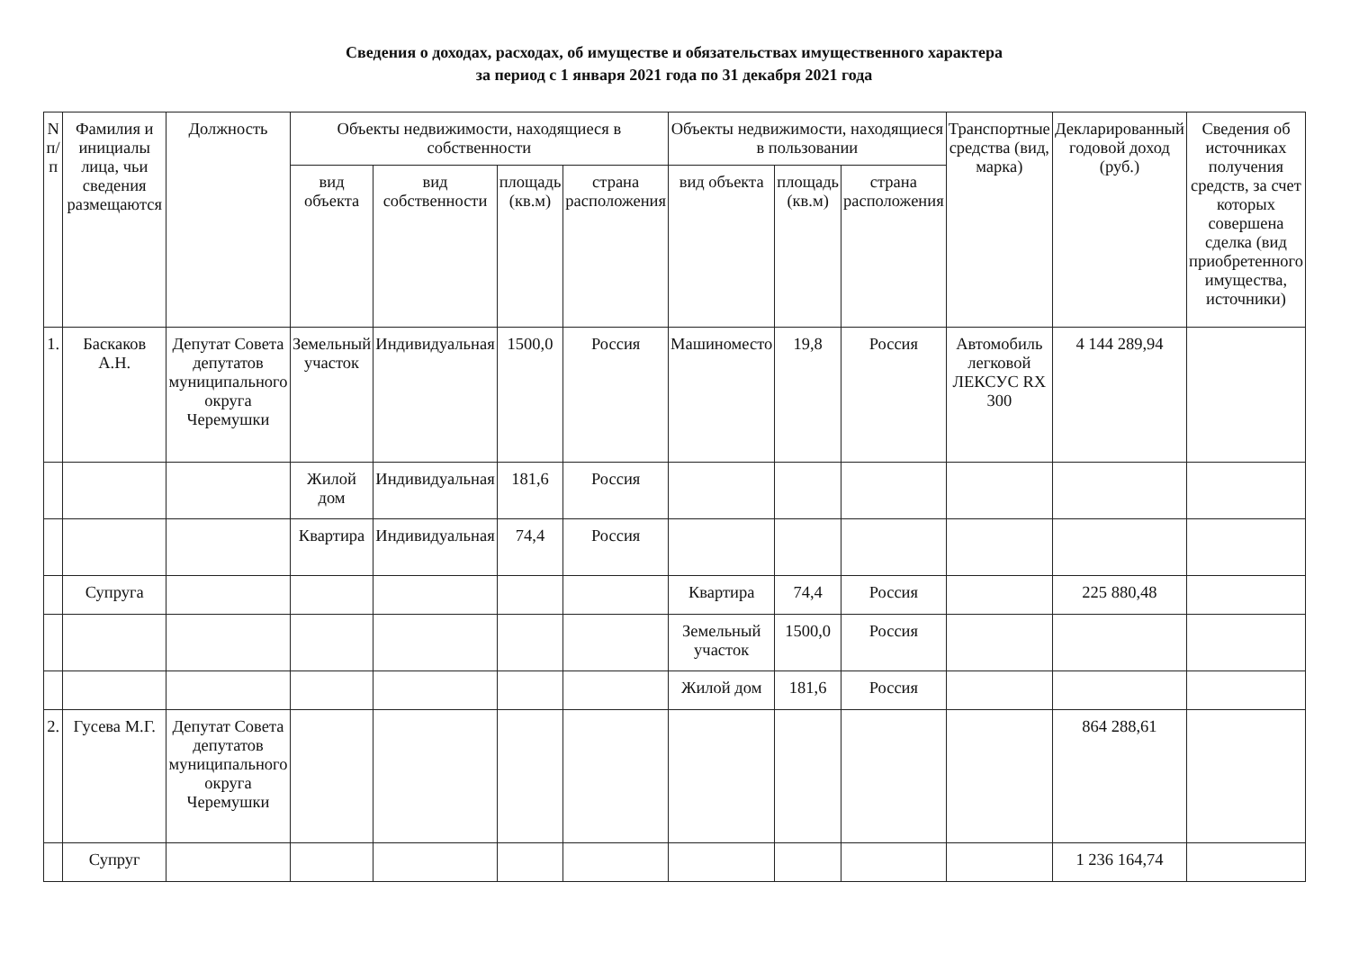Сведения о доходах, расходах, об имуществе и обязательствах имущественного характера
за период с 1 января 2021 года по 31 декабря 2021 года
| N п/п | Фамилия и инициалы лица, чьи сведения размещаются | Должность | Объекты недвижимости, находящиеся в собственности | | | | Объекты недвижимости, находящиеся в пользовании | | | Транспортные средства (вид, марка) | Декларированный годовой доход (руб.) | Сведения об источниках получения средств, за счет которых совершена сделка (вид приобретенного имущества, источники) |
| --- | --- | --- | --- | --- | --- | --- | --- | --- | --- | --- | --- | --- |
| | | | вид объекта | вид собственности | площадь (кв.м) | страна расположения | вид объекта | площадь (кв.м) | страна расположения | | | |
| 1. | Баскаков А.Н. | Депутат Совета депутатов муниципального округа Черемушки | Земельный участок | Индивидуальная | 1500,0 | Россия | Машиноместо | 19,8 | Россия | Автомобиль легковой ЛЕКСУС RX 300 | 4 144 289,94 | |
| | | | Жилой дом | Индивидуальная | 181,6 | Россия | | | | | | |
| | | | Квартира | Индивидуальная | 74,4 | Россия | | | | | | |
| | Супруга | | | | | | Квартира | 74,4 | Россия | | 225 880,48 | |
| | | | | | | | Земельный участок | 1500,0 | Россия | | | |
| | | | | | | | Жилой дом | 181,6 | Россия | | | |
| 2. | Гусева М.Г. | Депутат Совета депутатов муниципального округа Черемушки | | | | | | | | | 864 288,61 | |
| | Супруг | | | | | | | | | | 1 236 164,74 | |